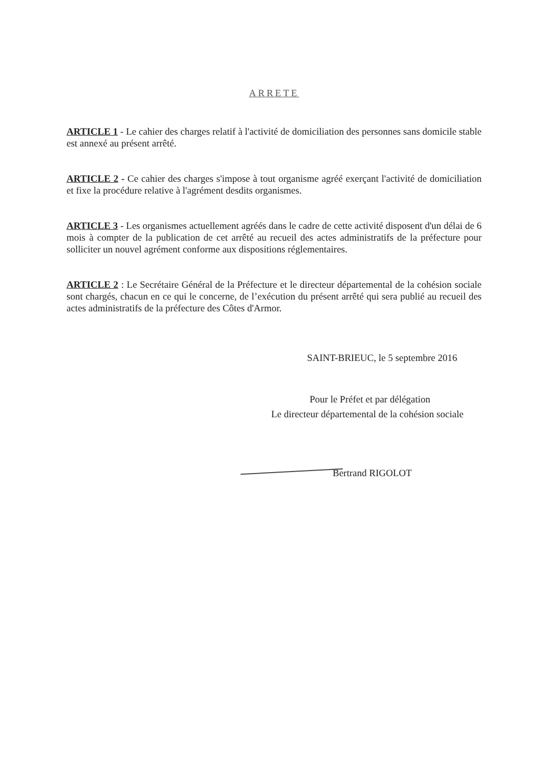ARRETE
ARTICLE 1 - Le cahier des charges relatif à l'activité de domiciliation des personnes sans domicile stable est annexé au présent arrêté.
ARTICLE 2 - Ce cahier des charges s'impose à tout organisme agréé exerçant l'activité de domiciliation et fixe la procédure relative à l'agrément desdits organismes.
ARTICLE 3 - Les organismes actuellement agréés dans le cadre de cette activité disposent d'un délai de 6 mois à compter de la publication de cet arrêté au recueil des actes administratifs de la préfecture pour solliciter un nouvel agrément conforme aux dispositions réglementaires.
ARTICLE 2 : Le Secrétaire Général de la Préfecture et le directeur départemental de la cohésion sociale sont chargés, chacun en ce qui le concerne, de l’exécution du présent arrêté qui sera publié au recueil des actes administratifs de la préfecture des Côtes d'Armor.
SAINT-BRIEUC, le 5 septembre 2016
Pour le Préfet et par délégation
Le directeur départemental de la cohésion sociale
Bertrand RIGOLOT